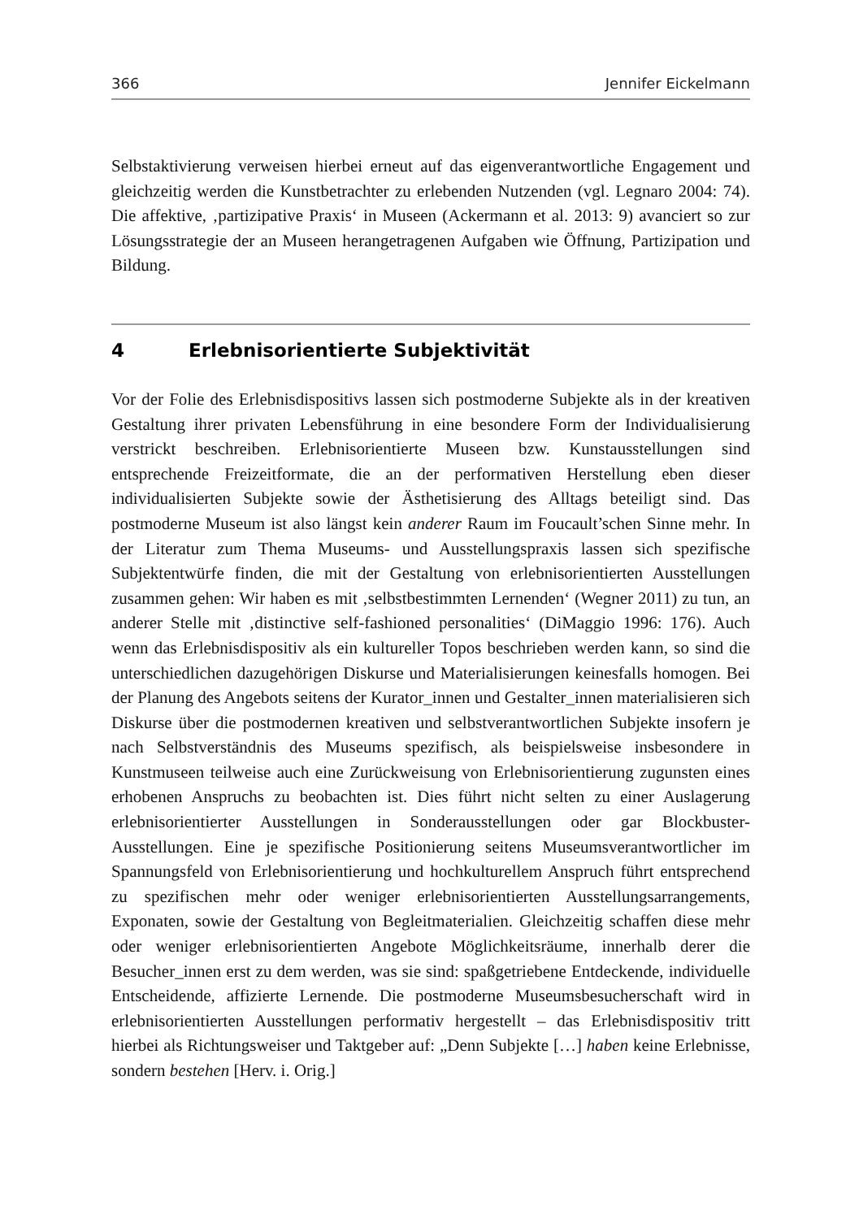366 Jennifer Eickelmann
Selbstaktivierung verweisen hierbei erneut auf das eigenverantwortliche Engagement und gleichzeitig werden die Kunstbetrachter zu erlebenden Nutzenden (vgl. Legnaro 2004: 74). Die affektive, ‚partizipative Praxis‘ in Museen (Ackermann et al. 2013: 9) avanciert so zur Lösungsstrategie der an Museen herangetragenen Aufgaben wie Öffnung, Partizipation und Bildung.
4 Erlebnisorientierte Subjektivität
Vor der Folie des Erlebnisdispositivs lassen sich postmoderne Subjekte als in der kreativen Gestaltung ihrer privaten Lebensführung in eine besondere Form der Individualisierung verstrickt beschreiben. Erlebnisorientierte Museen bzw. Kunstausstellungen sind entsprechende Freizeitformate, die an der performativen Herstellung eben dieser individualisierten Subjekte sowie der Ästhetisierung des Alltags beteiligt sind. Das postmoderne Museum ist also längst kein anderer Raum im Foucault’schen Sinne mehr. In der Literatur zum Thema Museums- und Ausstellungspraxis lassen sich spezifische Subjektentwürfe finden, die mit der Gestaltung von erlebnisorientierten Ausstellungen zusammen gehen: Wir haben es mit ‚selbstbestimmten Lernenden‘ (Wegner 2011) zu tun, an anderer Stelle mit ‚distinctive self-fashioned personalities‘ (DiMaggio 1996: 176). Auch wenn das Erlebnisdispositiv als ein kultureller Topos beschrieben werden kann, so sind die unterschiedlichen dazugehörigen Diskurse und Materialisierungen keinesfalls homogen. Bei der Planung des Angebots seitens der Kurator_innen und Gestalter_innen materialisieren sich Diskurse über die postmodernen kreativen und selbstverantwortlichen Subjekte insofern je nach Selbstverständnis des Museums spezifisch, als beispielsweise insbesondere in Kunstmuseen teilweise auch eine Zurückweisung von Erlebnisorientierung zugunsten eines erhobenen Anspruchs zu beobachten ist. Dies führt nicht selten zu einer Auslagerung erlebnisorientierter Ausstellungen in Sonderausstellungen oder gar Blockbuster-Ausstellungen. Eine je spezifische Positionierung seitens Museumsverantwortlicher im Spannungsfeld von Erlebnisorientierung und hochkulturellem Anspruch führt entsprechend zu spezifischen mehr oder weniger erlebnisorientierten Ausstellungsarrangements, Exponaten, sowie der Gestaltung von Begleitmaterialien. Gleichzeitig schaffen diese mehr oder weniger erlebnisorientierten Angebote Möglichkeitsräume, innerhalb derer die Besucher_innen erst zu dem werden, was sie sind: spaßgetriebene Entdeckende, individuelle Entscheidende, affizierte Lernende. Die postmoderne Museumsbesucherschaft wird in erlebnisorientierten Ausstellungen performativ hergestellt – das Erlebnisdispositiv tritt hierbei als Richtungsweiser und Taktgeber auf: „Denn Subjekte […] haben keine Erlebnisse, sondern bestehen [Herv. i. Orig.]